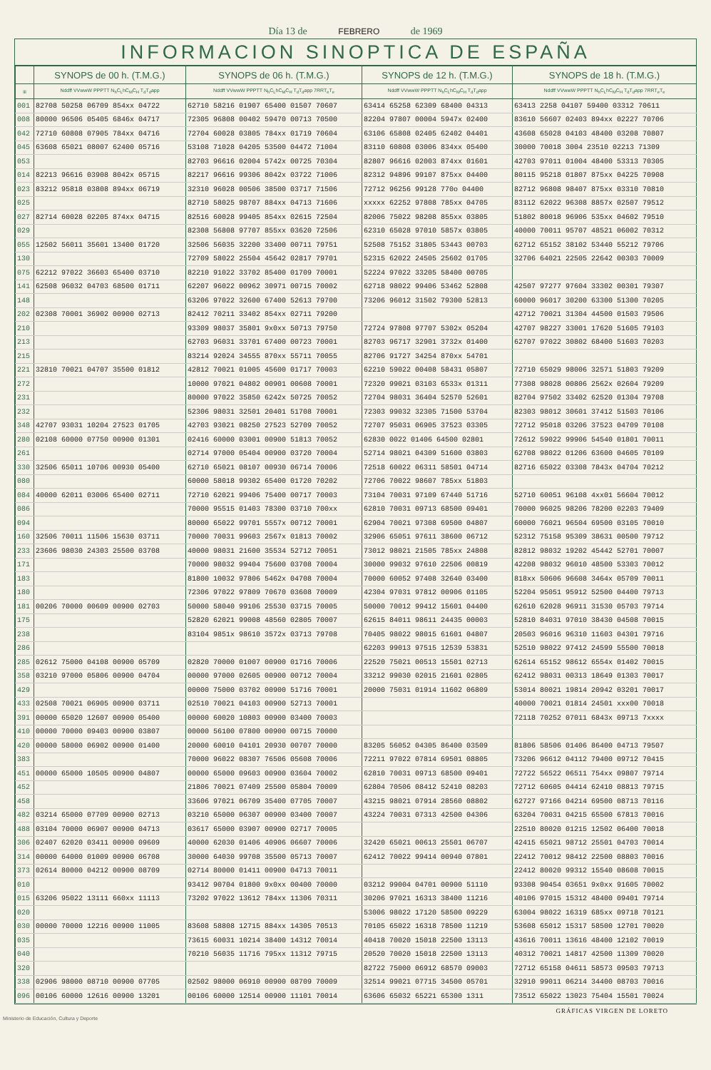Día 13 de FEBRERO de 1969
INFORMACION SINOPTICA DE ESPAÑA
| | SYNOPS de 00 h. (T.M.G.) | SYNOPS de 06 h. (T.M.G.) | SYNOPS de 12 h. (T.M.G.) | SYNOPS de 18 h. (T.M.G.) |
| --- | --- | --- | --- | --- |
| iii | Nddff VVwwW PPPTT N<sub>h</sub>C<sub>L</sub>hC<sub>M</sub>C<sub>H</sub> T<sub>d</sub>T<sub>d</sub>app | Nddff VVwwW PPPTT N<sub>h</sub>C<sub>L</sub>hC<sub>M</sub>C<sub>H</sub> T<sub>d</sub>T<sub>d</sub>app 7RRT<sub>e</sub>T<sub>e</sub> | Nddff VVwwW PPPTT N<sub>h</sub>C<sub>L</sub>hC<sub>M</sub>C<sub>H</sub> T<sub>d</sub>T<sub>d</sub>app | Nddff VVwwW PPPTT N<sub>h</sub>C<sub>L</sub>hC<sub>M</sub>C<sub>H</sub> T<sub>d</sub>T<sub>d</sub>app 7RRT<sub>e</sub>T<sub>e</sub> |
| 001 | 82708 50258 06709 854xx 04722 | 62710 58216 01907 65400 01507 70607 | 63414 65258 62309 68400 04313 | 63413 2258 04107 59400 03312 70611 |
| 008 | 80000 96506 05405 6846x 04717 | 72305 96808 00402 59470 00713 70500 | 82204 97807 00004 5947x 02400 | 83610 56607 02403 894xx 02227 70706 |
| 042 | 72710 60808 07905 784xx 04716 | 72704 60028 03805 784xx 01719 70604 | 63106 65808 02405 62402 04401 | 43608 65028 04103 48400 03208 70807 |
| 045 | 63608 65021 08007 62400 05716 | 53108 71028 04205 53500 04472 71004 | 83110 60808 03006 834xx 05400 | 30000 70018 3004 23510 02213 71309 |
| 053 | | 82703 96616 02004 5742x 00725 70304 | 82807 96616 02003 874xx 01601 | 42703 97011 01004 48400 53313 70305 |
| 014 | 82213 96616 03908 8042x 05715 | 82217 96616 99306 8042x 03722 71006 | 82312 94896 99107 875xx 04400 | 80115 95218 01807 875xx 04225 70908 |
| 023 | 83212 95818 03808 894xx 06719 | 32310 96028 00506 38500 03717 71506 | 72712 96256 99128 770o 04400 | 82712 96808 98407 875xx 03310 70810 |
| 025 | | 82710 58025 98707 884xx 04713 71606 | xxxxx 62252 97808 785xx 04705 | 83112 62022 96308 8857x 02507 79512 |
| 027 | 82714 60028 02205 874xx 04715 | 82516 60028 99405 854xx 02615 72504 | 82006 75022 98208 855xx 03805 | 51802 80018 96906 535xx 04602 79510 |
| 029 | | 82308 56808 97707 855xx 03620 72506 | 62310 65028 97010 5857x 03805 | 40000 70011 95707 48521 06002 70312 |
| 055 | 12502 56011 35601 13400 01720 | 32506 56035 32200 33400 00711 79751 | 52508 75152 31805 53443 00703 | 62712 65152 38102 53440 55212 79706 |
| 130 | | 72709 58022 25504 45642 02817 79701 | 52315 62022 24505 25602 01705 | 32706 64021 22505 22642 00303 70009 |
| 075 | 62212 97022 36603 65400 03710 | 82210 91022 33702 85400 01709 70001 | 52224 97022 33205 58400 00705 | |
| 141 | 62508 96032 04703 68500 01711 | 62207 96022 00962 30971 00715 70002 | 62718 98022 99406 53462 52808 | 42507 97277 97604 33302 00301 79307 |
| 148 | | 63206 97022 32600 67400 52613 79700 | 73206 96012 31502 79300 52813 | 60000 96017 30200 63300 51300 70205 |
| 202 | 02308 70001 36902 00900 02713 | 82412 70211 33402 854xx 02711 79200 | | 42712 70021 31304 44500 01503 79506 |
| 210 | | 93309 98037 35801 9x0xx 50713 79750 | 72724 97808 97707 5302x 05204 | 42707 98227 33001 17620 51605 79103 |
| 213 | | 62703 96031 33701 67400 00723 70001 | 82703 96717 32901 3732x 01400 | 62707 97022 30802 68400 51603 70203 |
| 215 | | 83214 92024 34555 870xx 55711 70055 | 82706 91727 34254 870xx 54701 | |
| 221 | 32810 70021 04707 35500 01812 | 42812 70021 01005 45600 01717 70003 | 62210 59022 00408 58431 05807 | 72710 65029 98006 32571 51803 79209 |
| 272 | | 10000 97021 04802 00901 00608 70001 | 72320 99021 03103 6533x 01311 | 77308 98028 00806 2562x 02604 79209 |
| 231 | | 80000 97022 35850 6242x 50725 70052 | 72704 98031 36404 52570 52601 | 82704 97502 33402 62520 01304 79708 |
| 232 | | 52306 98031 32501 20401 51708 70001 | 72303 99032 32305 71500 53704 | 82303 98012 30601 37412 51503 70106 |
| 348 | 42707 93031 10204 27523 01705 | 42703 93021 08250 27523 52709 70052 | 72707 95031 06905 37523 03305 | 72712 95018 03206 37523 04709 70108 |
| 280 | 02108 60000 07750 00900 01301 | 02416 60000 03001 00900 51813 70052 | 62830 0022 01406 64500 02801 | 72612 59022 99906 54540 01801 70011 |
| 261 | | 02714 97000 05404 00900 03720 70004 | 52714 98021 04309 51600 03803 | 62708 98022 01206 63600 04605 70109 |
| 330 | 32506 65011 10706 00930 05400 | 62710 65021 08107 00930 06714 70006 | 72518 60022 06311 58501 04714 | 82716 65022 03308 7843x 04704 70212 |
| 080 | | 60000 58018 99302 65400 01720 70202 | 72706 70022 98607 785xx 51803 | |
| 084 | 40000 62011 03006 65400 02711 | 72710 62021 99406 75400 00717 70003 | 73104 70031 97109 67440 51716 | 52710 60051 96108 4xx01 56604 70012 |
| 086 | | 70000 95515 01403 78300 03710 700xx | 62810 70031 09713 68500 09401 | 70000 96025 98206 78200 02203 79409 |
| 094 | | 80000 65022 99701 5557x 00712 70001 | 62904 70021 97308 69500 04807 | 60000 76021 96504 69500 03105 70010 |
| 160 | 32506 70011 11506 15630 03711 | 70000 70031 99603 2567x 01813 70002 | 32906 65051 97611 38600 06712 | 52312 75158 95309 38631 00500 79712 |
| 233 | 23606 98030 24303 25500 03708 | 40000 98031 21600 35534 52712 70051 | 73012 98021 21505 785xx 24808 | 82812 98032 19202 45442 52701 70007 |
| 171 | | 70000 98032 99404 75600 03708 70004 | 30000 99032 97610 22506 00819 | 42208 98032 96010 48500 53303 70012 |
| 183 | | 81800 10032 97806 5462x 04708 70004 | 70000 60052 97408 32640 03400 | 818xx 50606 96608 3464x 05709 70011 |
| 180 | | 72306 97022 97809 70670 03608 70009 | 42304 97031 97812 00906 01105 | 52204 95051 95912 52500 04400 79713 |
| 181 | 00206 70000 00609 00900 02703 | 50000 58040 99106 25530 03715 70005 | 50000 70012 99412 15601 04400 | 62610 62028 96911 31530 05703 79714 |
| 175 | | 52820 62021 99008 48560 02805 70007 | 62615 84011 98611 24435 00003 | 52810 84031 97010 38430 04508 70015 |
| 238 | | 83104 9851x 98610 3572x 03713 79708 | 70405 98022 98015 61601 04807 | 20503 96016 96310 11603 04301 79716 |
| 286 | | | 62203 99013 97515 12539 53831 | 52510 98022 97412 24599 55500 70018 |
| 285 | 02612 75000 04108 00900 05709 | 02820 70000 01007 00900 01716 70006 | 22520 75021 00513 15501 02713 | 62614 65152 98612 6554x 01402 70015 |
| 358 | 03210 97000 05806 00900 04704 | 00000 97000 02605 00900 00712 70004 | 33212 99030 02015 21601 02805 | 62412 98031 00313 18649 01303 70017 |
| 429 | | 00000 75000 03702 00900 51716 70001 | 20000 75031 01914 11602 06809 | 53014 80021 19814 20942 03201 70017 |
| 433 | 02508 70021 06905 00900 03711 | 02510 70021 04103 00900 52713 70001 | | 40000 70021 01814 24501 xxx00 70018 |
| 391 | 00000 65020 12607 00900 05400 | 00000 60020 10803 00900 03400 70003 | | 72118 70252 07011 6843x 09713 7xxxx |
| 410 | 00000 70000 09403 00900 03807 | 00000 56100 07800 00900 00715 70000 | | |
| 420 | 00000 58000 06902 00900 01400 | 20000 60010 04101 20930 00707 70000 | 83205 56052 04305 86400 03509 | 81806 58506 01406 86400 04713 79507 |
| 383 | | 70000 96022 08307 76506 05608 70006 | 72211 97022 07814 69501 08805 | 73206 96612 04112 79400 09712 70415 |
| 451 | 00000 65000 10505 00900 04807 | 00000 65000 09603 00900 03604 70002 | 62810 70031 09713 68500 09401 | 72722 56522 06511 754xx 09807 79714 |
| 452 | | 21806 70021 07409 25500 05804 70009 | 62804 70506 08412 52410 08203 | 72712 60605 04414 62410 08813 79715 |
| 458 | | 33606 97021 06709 35400 07705 70007 | 43215 98021 07914 28560 08802 | 62727 97166 04214 69500 08713 70116 |
| 482 | 03214 65000 07709 00900 02713 | 03210 65000 06307 00900 03400 70007 | 43224 70031 07313 42500 04306 | 63204 70031 04215 65500 67813 70016 |
| 488 | 03104 70000 06907 00900 04713 | 03617 65000 03907 00900 02717 70005 | | 22510 80020 01215 12502 06400 70018 |
| 306 | 02407 62020 03411 00900 09609 | 40000 62030 01406 40906 06607 70006 | 32420 65021 00613 25501 06707 | 42415 65021 98712 25501 04703 70014 |
| 314 | 00000 64000 01009 00900 06708 | 30000 64030 99708 35500 05713 70007 | 62412 70022 99414 00940 07801 | 22412 70012 98412 22500 08803 70016 |
| 373 | 02614 80000 04212 00900 08709 | 02714 80000 01411 00900 04713 70011 | | 22412 80020 99312 15540 08608 70015 |
| 010 | | 93412 90704 01800 9x0xx 00400 70000 | 03212 99004 04701 00900 51110 | 93308 90454 03651 9x0xx 91605 70002 |
| 015 | 63206 95022 13111 660xx 11113 | 73202 97022 13612 784xx 11306 70311 | 30206 97021 16313 38400 11216 | 40106 97015 15312 48400 09401 79714 |
| 020 | | | 53006 98022 17120 58500 09229 | 63004 98022 16319 685xx 09718 70121 |
| 030 | 00000 70000 12216 00900 11005 | 83608 58808 12715 884xx 14305 70513 | 70105 65022 16318 78500 11219 | 53608 65012 15317 58500 12701 70020 |
| 035 | | 73615 60031 10214 38400 14312 70014 | 40418 70020 15018 22500 13113 | 43616 70011 13616 48400 12102 70019 |
| 040 | | 70210 56035 11716 795xx 11312 79715 | 20520 70020 15018 22500 13113 | 40312 70021 14817 42500 11309 70020 |
| 320 | | | 82722 75000 06912 68570 09003 | 72712 65158 04611 58573 09503 79713 |
| 338 | 02906 98000 08710 00900 07705 | 02502 98000 06910 00900 08709 70009 | 32514 99021 07715 34500 05701 | 32910 99011 06214 34400 08703 70016 |
| 096 | 00106 60000 12616 00900 13201 | 00106 60000 12514 00900 11101 70014 | 63606 65032 65221 65300 1311 | 73512 65022 13023 75404 15501 70024 |
GRÁFICAS VIRGEN DE LORETO
Ministerio de Educación, Cultura y Deporte